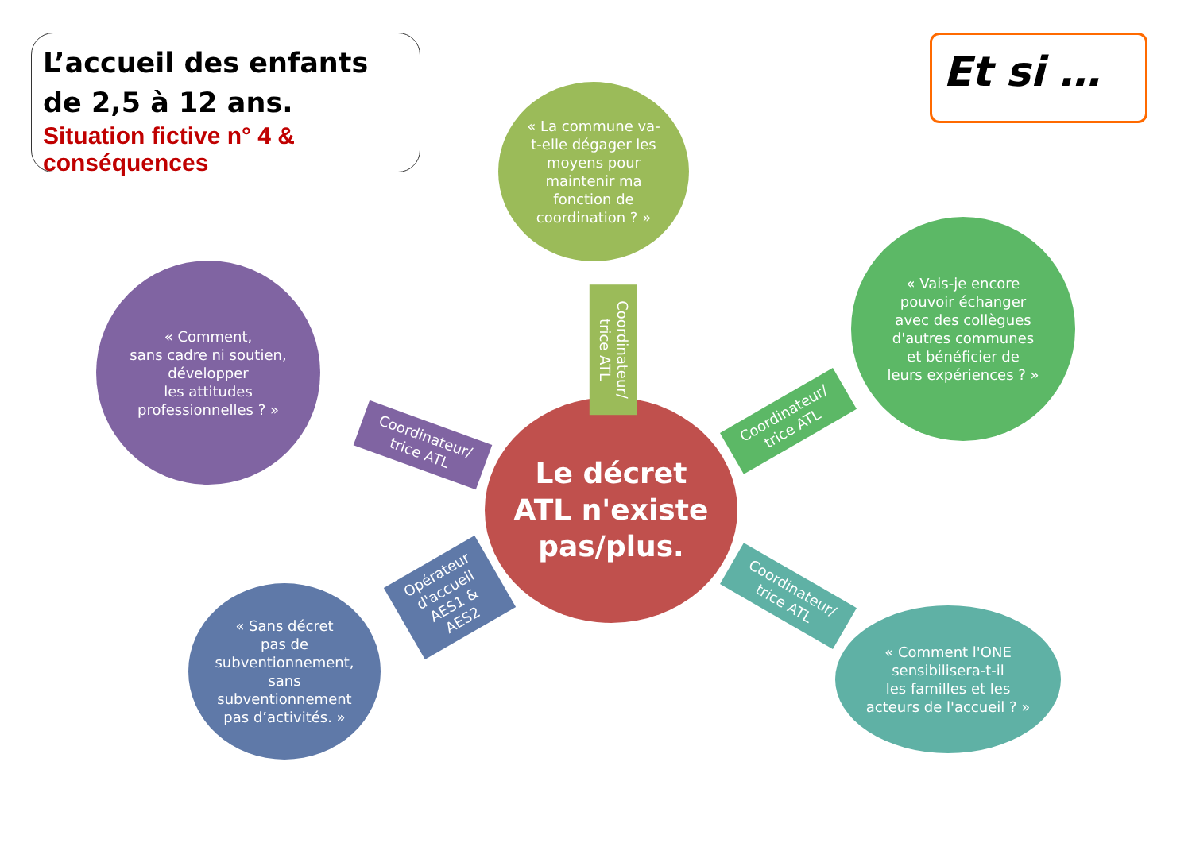L’accueil des enfants
de 2,5 à 12 ans.
Situation fictive n° 4 & conséquences
Et si …
« La commune va-
t-elle dégager les
moyens pour
maintenir ma
fonction de
coordination ? »
« Vais-je encore
pouvoir échanger
avec des collègues
d'autres communes
et bénéficier de
leurs expériences ? »
« Comment,
sans cadre ni soutien,
développer
les attitudes
professionnelles ? »
Le décret
ATL n'existe
pas/plus.
« Sans décret
pas de
subventionnement,
sans
subventionnement
pas d’activités. »
« Comment l'ONE
sensibilisera-t-il
les familles et les
acteurs de l'accueil ? »
Coordinateur/
trice ATL
Coordinateur/
trice ATL
Coordinateur/
trice ATL
Opérateur
d'accueil
AES1 &
AES2
Coordinateur/
trice ATL